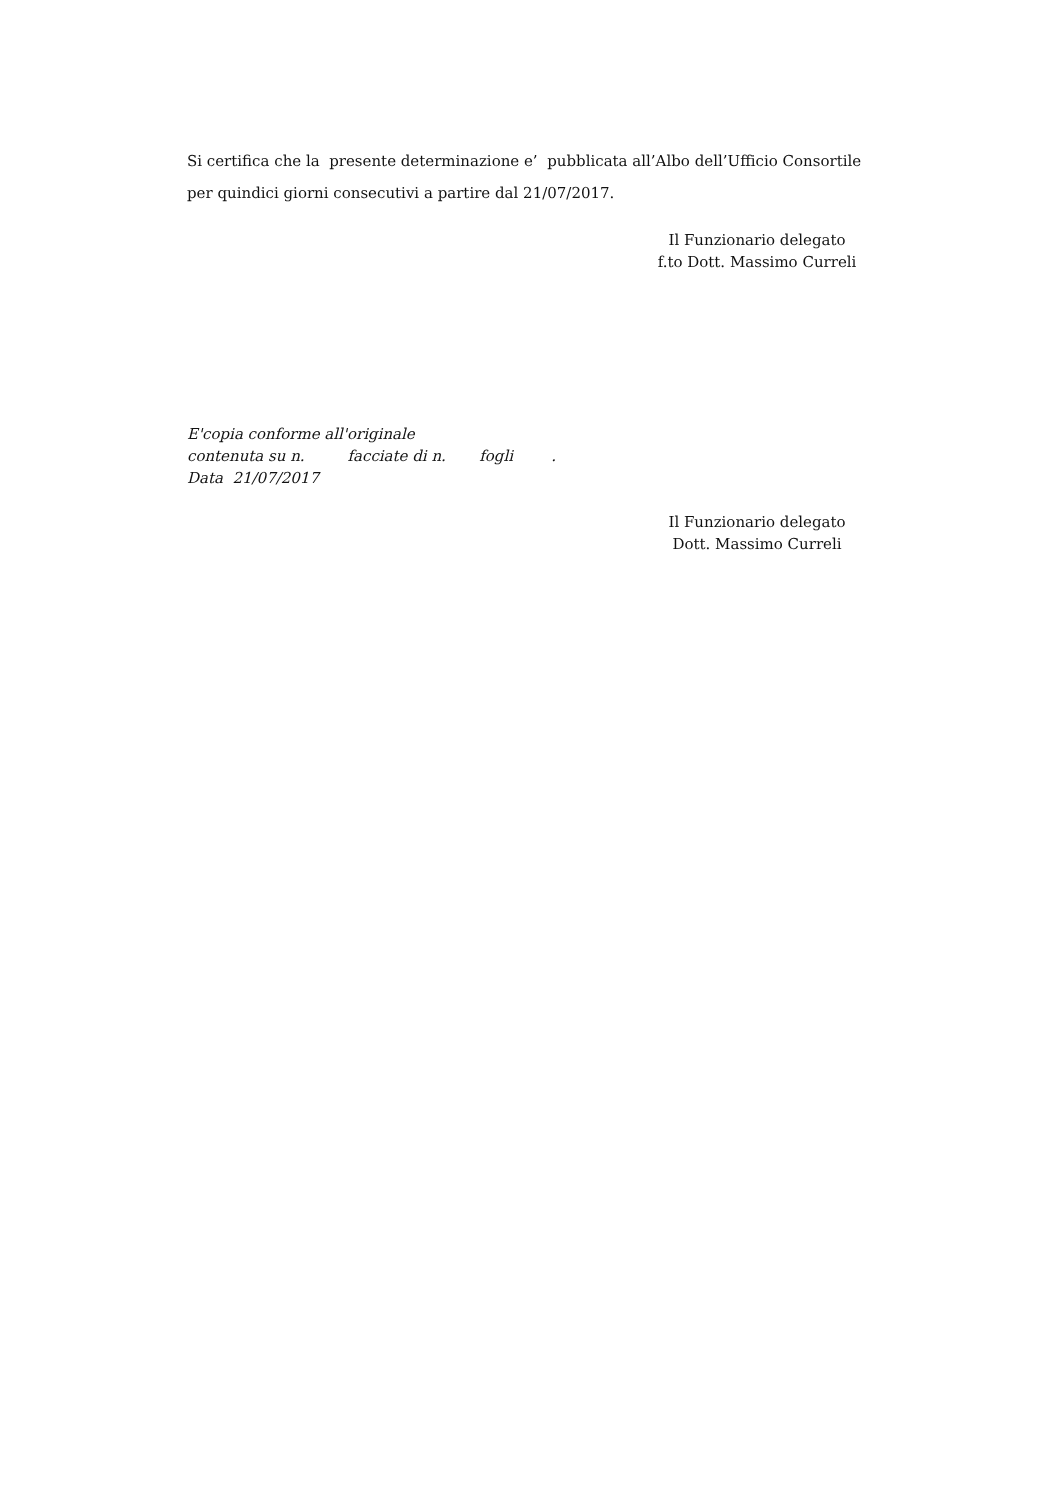Si certifica che la presente determinazione e’ pubblicata all’Albo dell’Ufficio Consortile per quindici giorni consecutivi a partire dal 21/07/2017.
Il Funzionario delegato
f.to Dott. Massimo Curreli
E'copia conforme all'originale
contenuta su n. facciate di n. fogli .
Data 21/07/2017
Il Funzionario delegato
Dott. Massimo Curreli